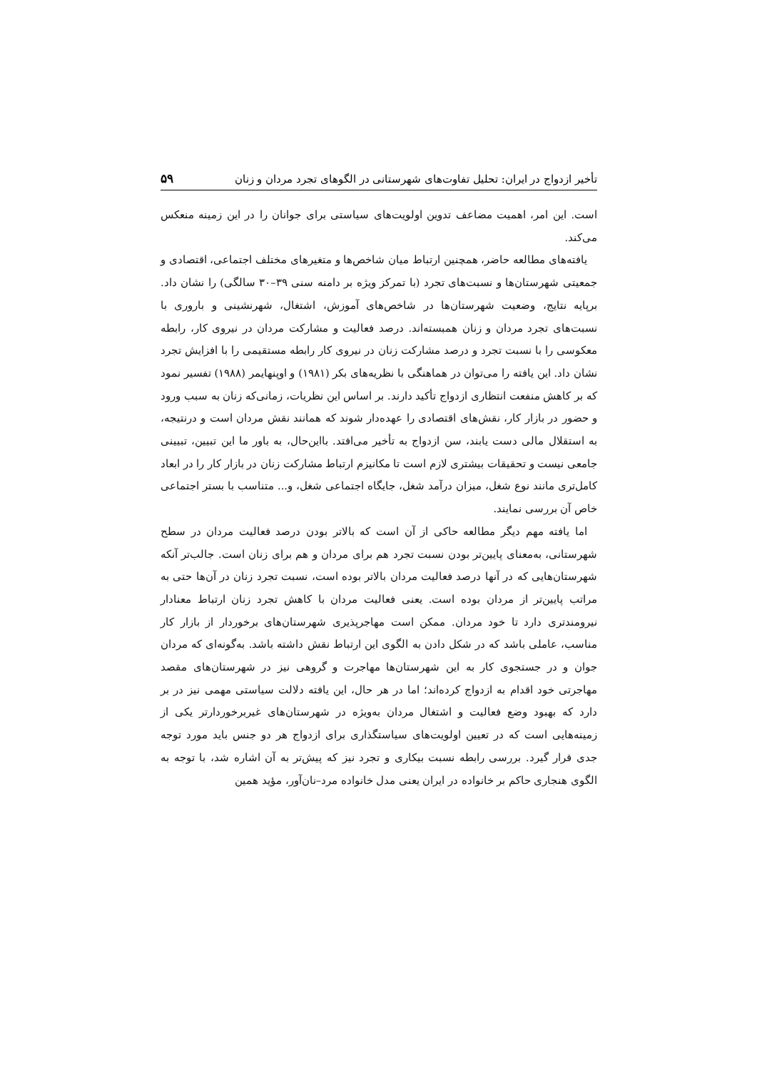تأخیر ازدواج در ایران: تحلیل تفاوت‌های شهرستانی در الگوهای تجرد مردان و زنان ۵۹
است. این امر، اهمیت مضاعف تدوین اولویت‌های سیاستی برای جوانان را در این زمینه منعکس می‌کند.
یافته‌های مطالعه حاضر، همچنین ارتباط میان شاخص‌ها و متغیرهای مختلف اجتماعی، اقتصادی و جمعیتی شهرستان‌ها و نسبت‌های تجرد (با تمرکز ویژه بر دامنه سنی ۳۹–۳۰ سالگی) را نشان داد. برپایه نتایج، وضعیت شهرستان‌ها در شاخص‌های آموزش، اشتغال، شهرنشینی و باروری با نسبت‌های تجرد مردان و زنان همبسته‌اند. درصد فعالیت و مشارکت مردان در نیروی کار، رابطه معکوسی را با نسبت تجرد و درصد مشارکت زنان در نیروی کار رابطه مستقیمی را با افزایش تجرد نشان داد. این یافته را می‌توان در هماهنگی با نظریه‌های بکر (۱۹۸۱) و اوپنهایمر (۱۹۸۸) تفسیر نمود که بر کاهش منفعت انتظاری ازدواج تأکید دارند. بر اساس این نظریات، زمانی‌که زنان به سبب ورود و حضور در بازار کار، نقش‌های اقتصادی را عهده‌دار شوند که همانند نقش مردان است و درنتیجه، به استقلال مالی دست یابند، سن ازدواج به تأخیر می‌افتد. بااین‌حال، به باور ما این تبیین، تبیینی جامعی نیست و تحقیقات بیشتری لازم است تا مکانیزم ارتباط مشارکت زنان در بازار کار را در ابعاد کامل‌تری مانند نوع شغل، میزان درآمد شغل، جایگاه اجتماعی شغل، و... متناسب با بستر اجتماعی خاص آن بررسی نمایند.
اما یافته مهم دیگر مطالعه حاکی از آن است که بالاتر بودن درصد فعالیت مردان در سطح شهرستانی، به‌معنای پایین‌تر بودن نسبت تجرد هم برای مردان و هم برای زنان است. جالب‌تر آنکه شهرستان‌هایی که در آنها درصد فعالیت مردان بالاتر بوده است، نسبت تجرد زنان در آن‌ها حتی به مراتب پایین‌تر از مردان بوده است. یعنی فعالیت مردان با کاهش تجرد زنان ارتباط معنادار نیرومندتری دارد تا خود مردان. ممکن است مهاجرپذیری شهرستان‌های برخوردار از بازار کار مناسب، عاملی باشد که در شکل دادن به الگوی این ارتباط نقش داشته باشد. به‌گونه‌ای که مردان جوان و در جستجوی کار به این شهرستان‌ها مهاجرت و گروهی نیز در شهرستان‌های مقصد مهاجرتی خود اقدام به ازدواج کرده‌اند؛ اما در هر حال، این یافته دلالت سیاستی مهمی نیز در بر دارد که بهبود وضع فعالیت و اشتغال مردان به‌ویژه در شهرستان‌های غیربرخوردارتر یکی از زمینه‌هایی است که در تعیین اولویت‌های سیاستگذاری برای ازدواج هر دو جنس باید مورد توجه جدی قرار گیرد. بررسی رابطه نسبت بیکاری و تجرد نیز که پیش‌تر به آن اشاره شد، با توجه به الگوی هنجاری حاکم بر خانواده در ایران یعنی مدل خانواده مرد–نان‌آور، مؤید همین